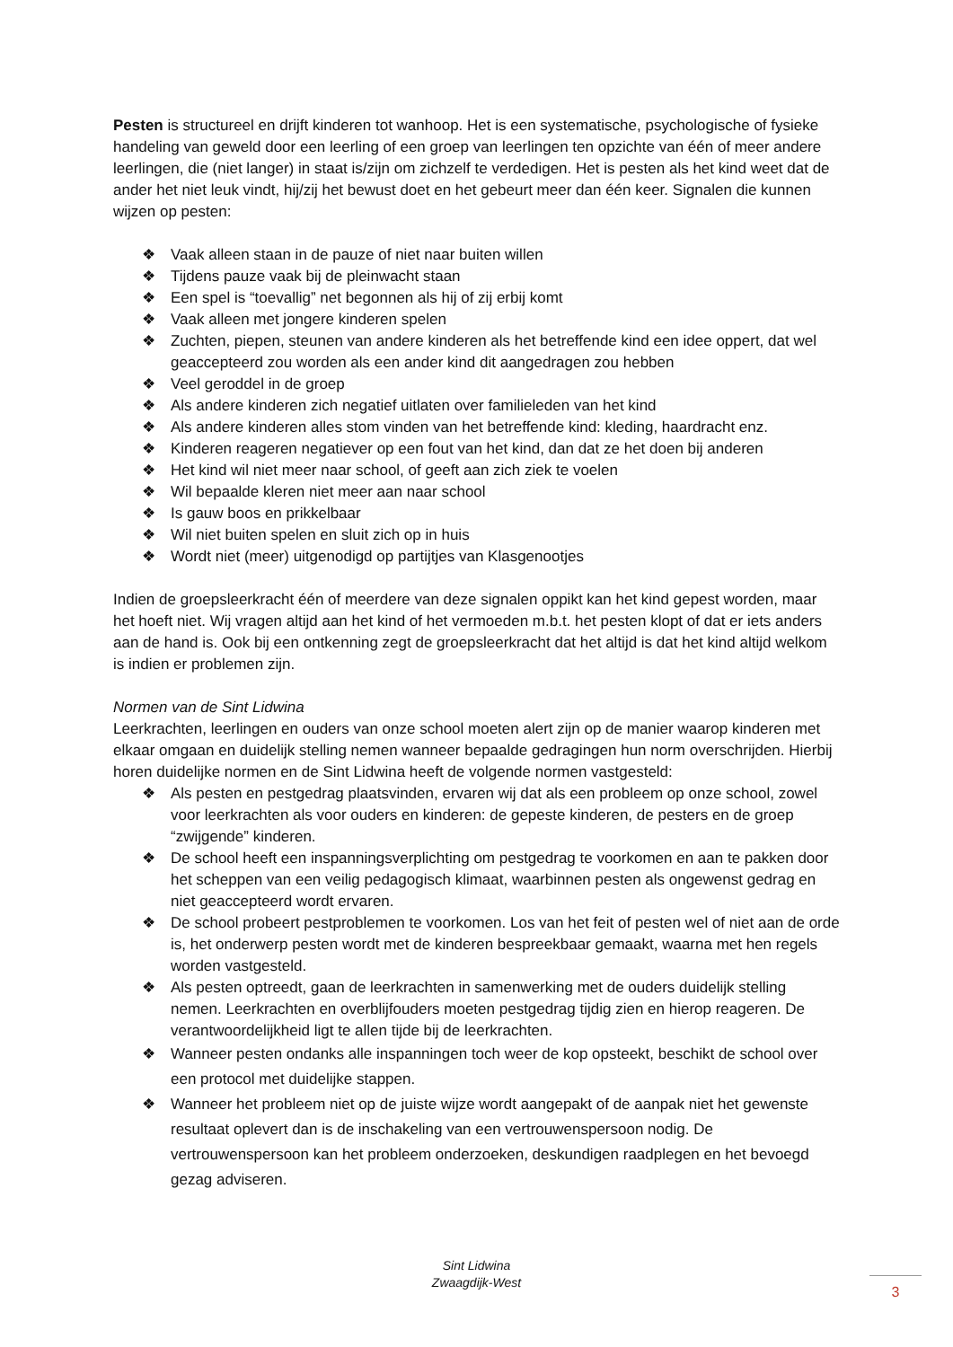Pesten is structureel en drijft kinderen tot wanhoop. Het is een systematische, psychologische of fysieke handeling van geweld door een leerling of een groep van leerlingen ten opzichte van één of meer andere leerlingen, die (niet langer) in staat is/zijn om zichzelf te verdedigen. Het is pesten als het kind weet dat de ander het niet leuk vindt, hij/zij het bewust doet en het gebeurt meer dan één keer. Signalen die kunnen wijzen op pesten:
❖ Vaak alleen staan in de pauze of niet naar buiten willen
❖ Tijdens pauze vaak bij de pleinwacht staan
❖ Een spel is “toevallig” net begonnen als hij of zij erbij komt
❖ Vaak alleen met jongere kinderen spelen
❖ Zuchten, piepen, steunen van andere kinderen als het betreffende kind een idee oppert, dat wel geaccepteerd zou worden als een ander kind dit aangedragen zou hebben
❖ Veel geroddel in de groep
❖ Als andere kinderen zich negatief uitlaten over familieleden van het kind
❖ Als andere kinderen alles stom vinden van het betreffende kind: kleding, haardracht enz.
❖ Kinderen reageren negatiever op een fout van het kind, dan dat ze het doen bij anderen
❖ Het kind wil niet meer naar school, of geeft aan zich ziek te voelen
❖ Wil bepaalde kleren niet meer aan naar school
❖ Is gauw boos en prikkelbaar
❖ Wil niet buiten spelen en sluit zich op in huis
❖ Wordt niet (meer) uitgenodigd op partijtjes van Klasgenootjes
Indien de groepsleerkracht één of meerdere van deze signalen oppikt kan het kind gepest worden, maar het hoeft niet. Wij vragen altijd aan het kind of het vermoeden m.b.t. het pesten klopt of dat er iets anders aan de hand is. Ook bij een ontkenning zegt de groepsleerkracht dat het altijd is dat het kind altijd welkom is indien er problemen zijn.
Normen van de Sint Lidwina
Leerkrachten, leerlingen en ouders van onze school moeten alert zijn op de manier waarop kinderen met elkaar omgaan en duidelijk stelling nemen wanneer bepaalde gedragingen hun norm overschrijden. Hierbij horen duidelijke normen en de Sint Lidwina heeft de volgende normen vastgesteld:
❖ Als pesten en pestgedrag plaatsvinden, ervaren wij dat als een probleem op onze school, zowel voor leerkrachten als voor ouders en kinderen: de gepeste kinderen, de pesters en de groep “zwijgende” kinderen.
❖ De school heeft een inspanningsverplichting om pestgedrag te voorkomen en aan te pakken door het scheppen van een veilig pedagogisch klimaat, waarbinnen pesten als ongewenst gedrag en niet geaccepteerd wordt ervaren.
❖ De school probeert pestproblemen te voorkomen. Los van het feit of pesten wel of niet aan de orde is, het onderwerp pesten wordt met de kinderen bespreekbaar gemaakt, waarna met hen regels worden vastgesteld.
❖ Als pesten optreedt, gaan de leerkrachten in samenwerking met de ouders duidelijk stelling nemen. Leerkrachten en overblijfouders moeten pestgedrag tijdig zien en hierop reageren. De verantwoordelijkheid ligt te allen tijde bij de leerkrachten.
❖ Wanneer pesten ondanks alle inspanningen toch weer de kop opsteekt, beschikt de school over een protocol met duidelijke stappen.
❖ Wanneer het probleem niet op de juiste wijze wordt aangepakt of de aanpak niet het gewenste resultaat oplevert dan is de inschakeling van een vertrouwenspersoon nodig. De vertrouwenspersoon kan het probleem onderzoeken, deskundigen raadplegen en het bevoegd gezag adviseren.
Sint Lidwina
Zwaagdijk-West
3